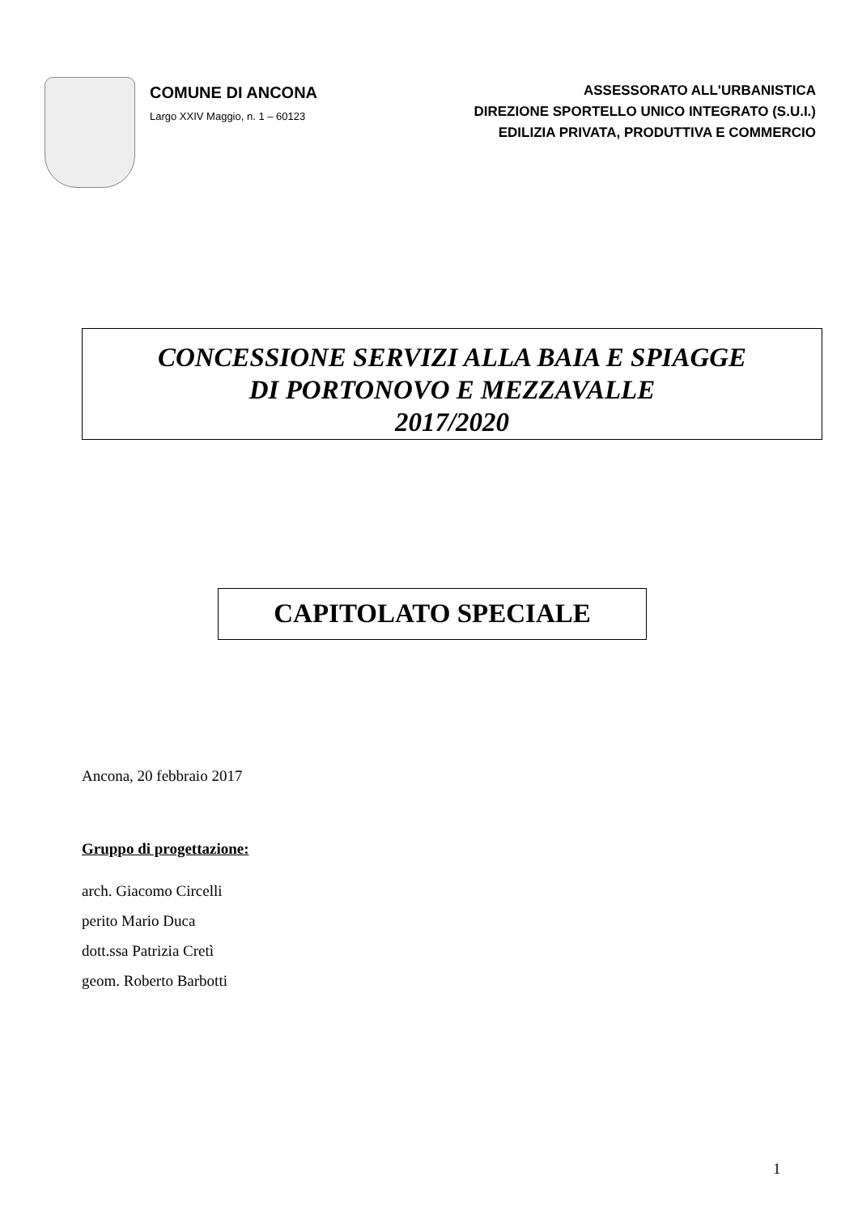COMUNE DI ANCONA
Largo XXIV Maggio, n. 1 – 60123
ASSESSORATO ALL'URBANISTICA
DIREZIONE SPORTELLO UNICO INTEGRATO (S.U.I.)
EDILIZIA PRIVATA, PRODUTTIVA E COMMERCIO
CONCESSIONE SERVIZI ALLA BAIA E SPIAGGE
DI PORTONOVO E MEZZAVALLE
2017/2020
CAPITOLATO SPECIALE
Ancona, 20 febbraio 2017
Gruppo di progettazione:
arch. Giacomo Circelli
perito Mario Duca
dott.ssa Patrizia Cretì
geom. Roberto Barbotti
1